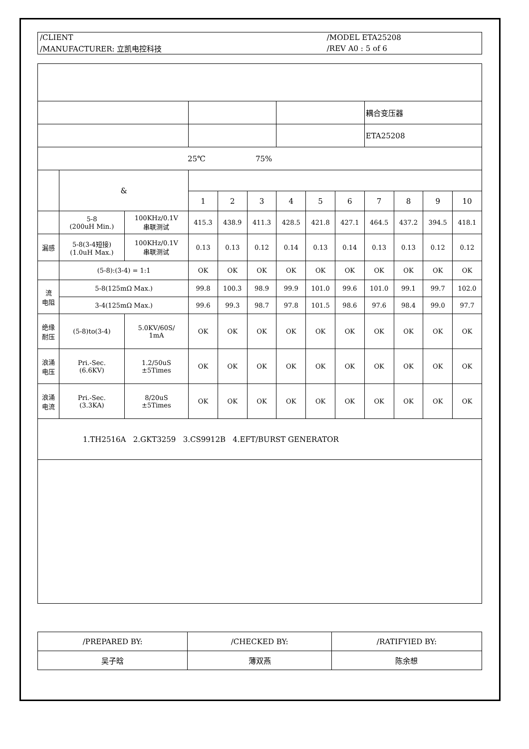| /CLIENT | /MODEL ETA25208 |
| /MANUFACTURER: 立凯电控科技 | /REV A0 : 5 of 6 |
| | | | | | | | | | 耦合变压器 | | | |
| | | | | | | | | | ETA25208 | | | |
| 25℃ 75% | | | | | | | | | | | | |
| | & | | | | | | | | | | | |
| | | | 1 | 2 | 3 | 4 | 5 | 6 | 7 | 8 | 9 | 10 |
| | 5-8 (200uH Min.) | 100KHz/0.1V 串联测试 | 415.3 | 438.9 | 411.3 | 428.5 | 421.8 | 427.1 | 464.5 | 437.2 | 394.5 | 418.1 |
| 漏感 | 5-8(3-4短接) (1.0uH Max.) | 100KHz/0.1V 串联测试 | 0.13 | 0.13 | 0.12 | 0.14 | 0.13 | 0.14 | 0.13 | 0.13 | 0.12 | 0.12 |
| | (5-8):(3-4) = 1:1 | | OK | OK | OK | OK | OK | OK | OK | OK | OK | OK |
| 流 电阻 | 5-8(125mΩ Max.) | | 99.8 | 100.3 | 98.9 | 99.9 | 101.0 | 99.6 | 101.0 | 99.1 | 99.7 | 102.0 |
| | 3-4(125mΩ Max.) | | 99.6 | 99.3 | 98.7 | 97.8 | 101.5 | 98.6 | 97.6 | 98.4 | 99.0 | 97.7 |
| 绝缘 耐压 | (5-8)to(3-4) | 5.0KV/60S/ 1mA | OK | OK | OK | OK | OK | OK | OK | OK | OK | OK |
| 浪涌 电压 | Pri.-Sec. (6.6KV) | 1.2/50uS ±5Times | OK | OK | OK | OK | OK | OK | OK | OK | OK | OK |
| 浪涌 电流 | Pri.-Sec. (3.3KA) | 8/20uS ±5Times | OK | OK | OK | OK | OK | OK | OK | OK | OK | OK |
| 1.TH2516A 2.GKT3259 3.CS9912B 4.EFT/BURST GENERATOR | | | | | | | | | | | | |
| /PREPARED BY: | /CHECKED BY: | /RATIFYIED BY: |
| 吴子晗 | 薄双燕 | 陈余想 |